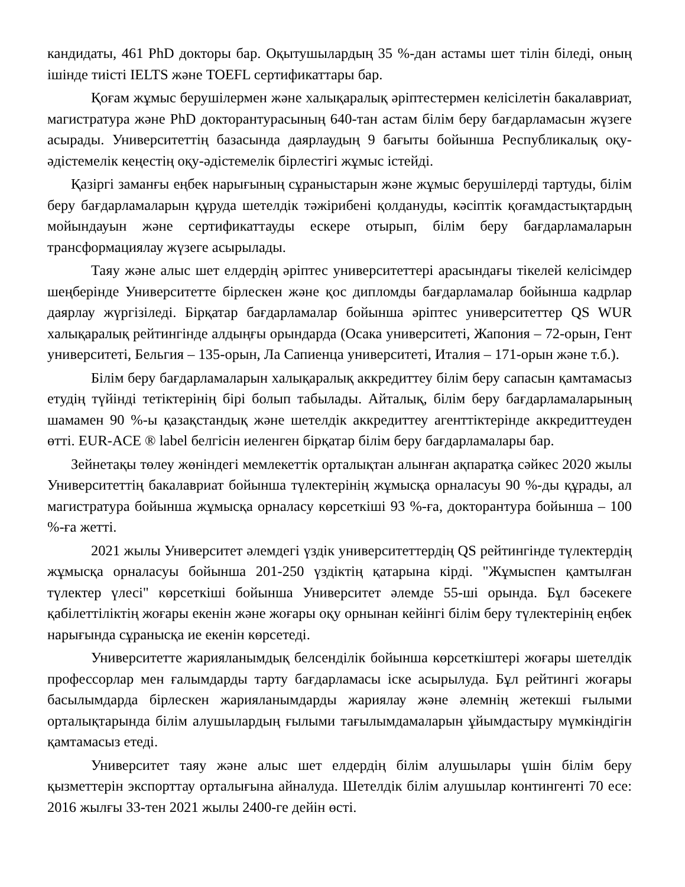кандидаты, 461 PhD докторы бар. Оқытушылардың 35 %-дан астамы шет тілін біледі, оның ішінде тиісті IELTS және TOEFL сертификаттары бар.
Қоғам жұмыс берушілермен және халықаралық әріптестермен келісілетін бакалавриат, магистратура және PhD докторантурасының 640-тан астам білім беру бағдарламасын жүзеге асырады. Университеттің базасында даярлаудың 9 бағыты бойынша Республикалық оқу-әдістемелік кеңестің оқу-әдістемелік бірлестігі жұмыс істейді.
Қазіргі заманғы еңбек нарығының сұраныстарын және жұмыс берушілерді тартуды, білім беру бағдарламаларын құруда шетелдік тәжірибені қолдануды, кәсіптік қоғамдастықтардың мойындауын және сертификаттауды ескере отырып, білім беру бағдарламаларын трансформациялау жүзеге асырылады.
Таяу және алыс шет елдердің әріптес университеттері арасындағы тікелей келісімдер шеңберінде Университетте бірлескен және қос дипломды бағдарламалар бойынша кадрлар даярлау жүргізіледі. Бірқатар бағдарламалар бойынша әріптес университеттер QS WUR халықаралық рейтингінде алдыңғы орындарда (Осака университеті, Жапония – 72-орын, Гент университеті, Бельгия – 135-орын, Ла Сапиенца университеті, Италия – 171-орын және т.б.).
Білім беру бағдарламаларын халықаралық аккредиттеу білім беру сапасын қамтамасыз етудің түйінді тетіктерінің бірі болып табылады. Айталық, білім беру бағдарламаларының шамамен 90 %-ы қазақстандық және шетелдік аккредиттеу агенттіктерінде аккредиттеуден өтті. EUR-ACE ® label белгісін иеленген бірқатар білім беру бағдарламалары бар.
Зейнетақы төлеу жөніндегі мемлекеттік орталықтан алынған ақпаратқа сәйкес 2020 жылы Университеттің бакалавриат бойынша түлектерінің жұмысқа орналасуы 90 %-ды құрады, ал магистратура бойынша жұмысқа орналасу көрсеткіші 93 %-ға, докторантура бойынша – 100 %-ға жетті.
2021 жылы Университет әлемдегі үздік университеттердің QS рейтингінде түлектердің жұмысқа орналасуы бойынша 201-250 үздіктің қатарына кірді. "Жұмыспен қамтылған түлектер үлесі" көрсеткіші бойынша Университет әлемде 55-ші орында. Бұл бәсекеге қабілеттіліктің жоғары екенін және жоғары оқу орнынан кейінгі білім беру түлектерінің еңбек нарығында сұранысқа ие екенін көрсетеді.
Университетте жарияланымдық белсенділік бойынша көрсеткіштері жоғары шетелдік профессорлар мен ғалымдарды тарту бағдарламасы іске асырылуда. Бұл рейтингі жоғары басылымдарда бірлескен жарияланымдарды жариялау және әлемнің жетекші ғылыми орталықтарында білім алушылардың ғылыми тағылымдамаларын ұйымдастыру мүмкіндігін қамтамасыз етеді.
Университет таяу және алыс шет елдердің білім алушылары үшін білім беру қызметтерін экспорттау орталығына айналуда. Шетелдік білім алушылар контингенті 70 есе: 2016 жылғы 33-тен 2021 жылы 2400-ге дейін өсті.